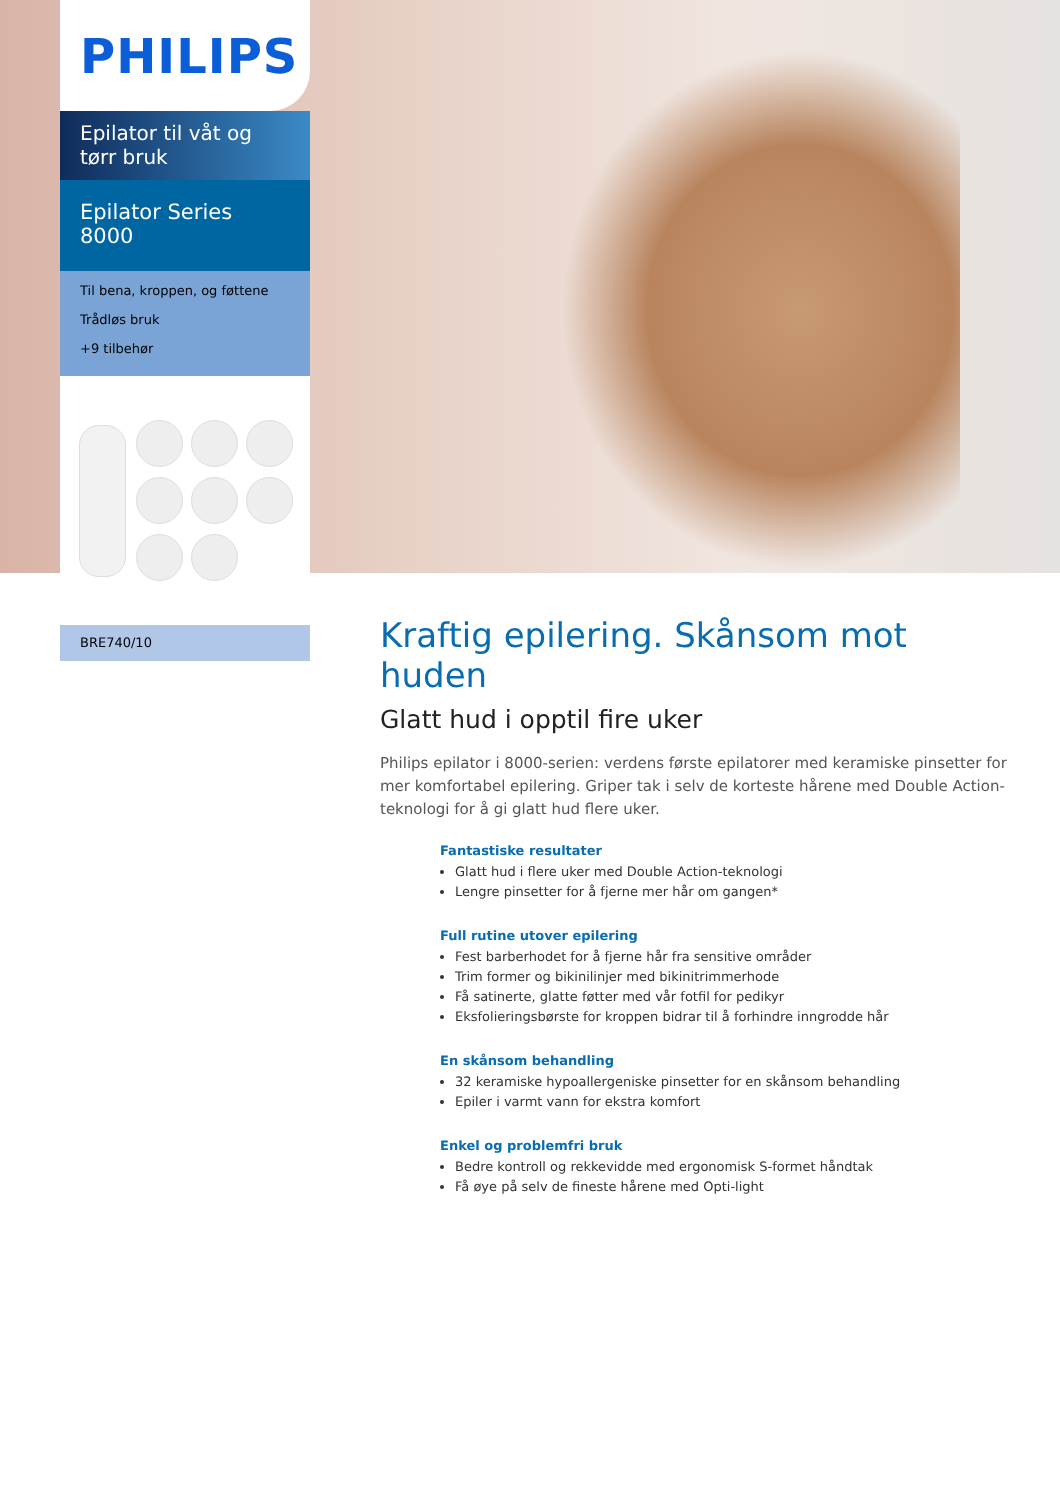PHILIPS
Epilator til våt og tørr bruk
Epilator Series 8000
Til bena, kroppen, og føttene
Trådløs bruk
+9 tilbehør
BRE740/10
Kraftig epilering. Skånsom mot huden
Glatt hud i opptil fire uker
Philips epilator i 8000-serien: verdens første epilatorer med keramiske pinsetter for mer komfortabel epilering. Griper tak i selv de korteste hårene med Double Action-teknologi for å gi glatt hud flere uker.
Fantastiske resultater
Glatt hud i flere uker med Double Action-teknologi
Lengre pinsetter for å fjerne mer hår om gangen*
Full rutine utover epilering
Fest barberhodet for å fjerne hår fra sensitive områder
Trim former og bikinilinjer med bikinitrimmerhode
Få satinerte, glatte føtter med vår fotfil for pedikyr
Eksfolieringsbørste for kroppen bidrar til å forhindre inngrodde hår
En skånsom behandling
32 keramiske hypoallergeniske pinsetter for en skånsom behandling
Epiler i varmt vann for ekstra komfort
Enkel og problemfri bruk
Bedre kontroll og rekkevidde med ergonomisk S-formet håndtak
Få øye på selv de fineste hårene med Opti-light